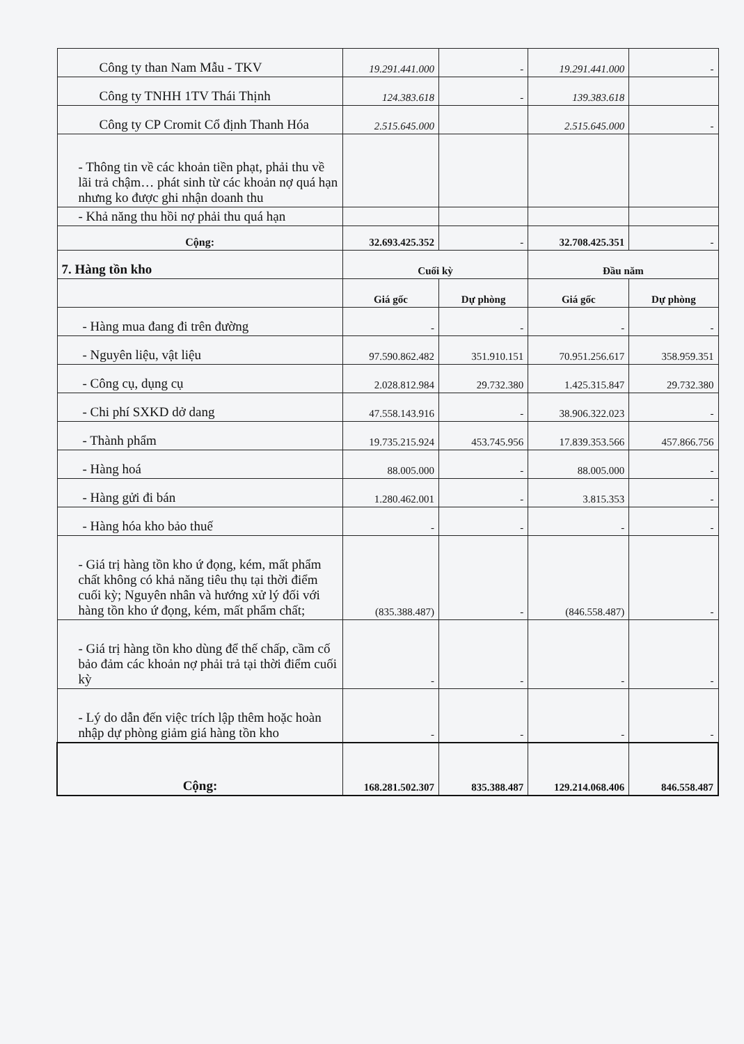| Công ty than Nam Mẫu - TKV | 19.291.441.000 | - | 19.291.441.000 | - |
| Công ty TNHH 1TV Thái Thịnh | 124.383.618 | - | 139.383.618 | |
| Công ty CP Cromit Cổ định Thanh Hóa | 2.515.645.000 | | 2.515.645.000 | - |
| - Thông tin về các khoản tiền phạt, phải thu về lãi trả chậm… phát sinh từ các khoản nợ quá hạn nhưng ko được ghi nhận doanh thu | | | | |
| - Khả năng thu hồi nợ phải thu quá hạn | | | | |
| Cộng: | 32.693.425.352 | - | 32.708.425.351 | - |
| 7. Hàng tồn kho | Cuối kỳ | | Đầu năm | |
| | Giá gốc | Dự phòng | Giá gốc | Dự phòng |
| - Hàng mua đang đi trên đường | - | - | - | - |
| - Nguyên liệu, vật liệu | 97.590.862.482 | 351.910.151 | 70.951.256.617 | 358.959.351 |
| - Công cụ, dụng cụ | 2.028.812.984 | 29.732.380 | 1.425.315.847 | 29.732.380 |
| - Chi phí SXKD dở dang | 47.558.143.916 | - | 38.906.322.023 | - |
| - Thành phẩm | 19.735.215.924 | 453.745.956 | 17.839.353.566 | 457.866.756 |
| - Hàng hoá | 88.005.000 | - | 88.005.000 | - |
| - Hàng gửi đi bán | 1.280.462.001 | - | 3.815.353 | - |
| - Hàng hóa kho bảo thuế | - | - | - | - |
| - Giá trị hàng tồn kho ứ đọng, kém, mất phẩm chất không có khả năng tiêu thụ tại thời điểm cuối kỳ; Nguyên nhân và hướng xử lý đối với hàng tồn kho ứ đọng, kém, mất phẩm chất; | (835.388.487) | - | (846.558.487) | - |
| - Giá trị hàng tồn kho dùng để thế chấp, cầm cố bảo đảm các khoản nợ phải trả tại thời điểm cuối kỳ | - | - | - | - |
| - Lý do dẫn đến việc trích lập thêm hoặc hoàn nhập dự phòng giảm giá hàng tồn kho | - | - | - | - |
| Cộng: | 168.281.502.307 | 835.388.487 | 129.214.068.406 | 846.558.487 |